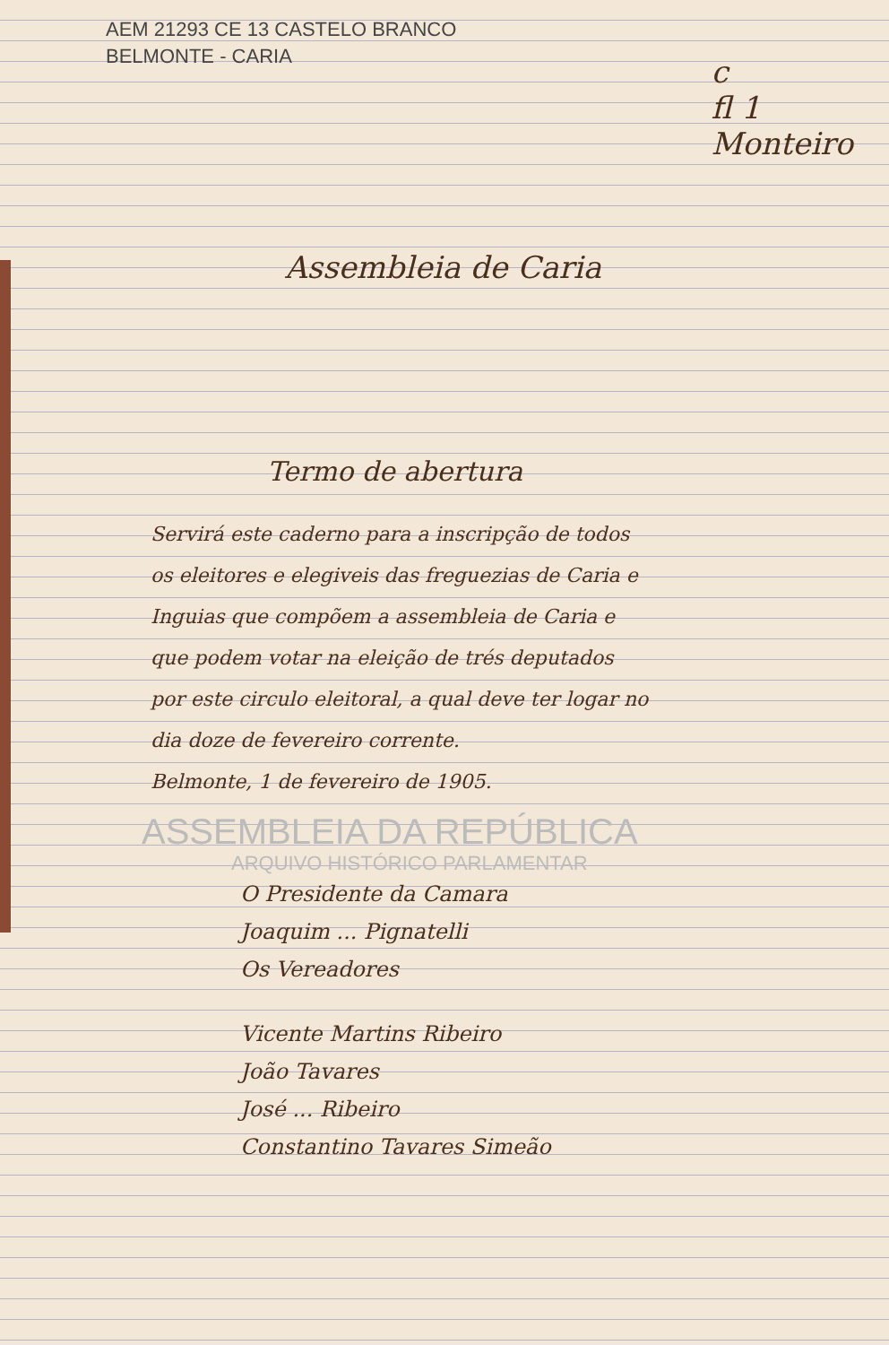c
fl 1
Monteiro
AEM 21293 CE 13 CASTELO BRANCO
BELMONTE - CARIA
Assembleia de Caria
Termo de abertura
Servirá este caderno para a inscripção de todos os eleitores e elegiveis das freguezias de Caria e Inguias que compõem a assembleia de Caria e que podem votar na eleição de trés deputados por este circulo eleitoral, a qual deve ter logar no dia doze de fevereiro corrente.
Belmonte, 1 de fevereiro de 1905.
ASSEMBLEIA DA REPÚBLICA
ARQUIVO HISTÓRICO PARLAMENTAR
O Presidente da Camara
Joaquim ... Pignatelli
Os Vereadores
Vicente Martins Ribeiro
João Tavares
José ... Ribeiro
Constantino Tavares Simeão